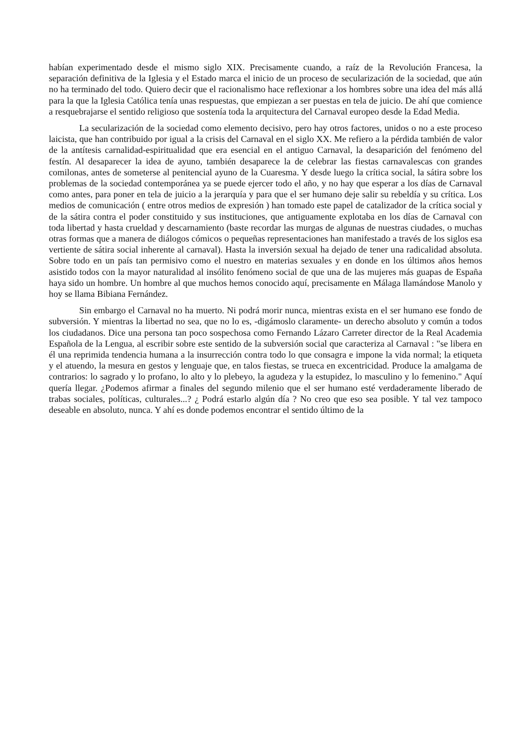habían experimentado desde el mismo siglo XIX. Precisamente cuando, a raíz de la Revolución Francesa, la separación definitiva de la Iglesia y el Estado marca el inicio de un proceso de secularización de la sociedad, que aún no ha terminado del todo. Quiero decir que el racionalismo hace reflexionar a los hombres sobre una idea del más allá para la que la Iglesia Católica tenía unas respuestas, que empiezan a ser puestas en tela de juicio. De ahí que comience a resquebrajarse el sentido religioso que sostenía toda la arquitectura del Carnaval europeo desde la Edad Media.
La secularización de la sociedad como elemento decisivo, pero hay otros factores, unidos o no a este proceso laicista, que han contribuido por igual a la crisis del Carnaval en el siglo XX. Me refiero a la pérdida también de valor de la antítesis carnalidad-espiritualidad que era esencial en el antiguo Carnaval, la desaparición del fenómeno del festín. Al desaparecer la idea de ayuno, también desaparece la de celebrar las fiestas carnavalescas con grandes comilonas, antes de someterse al penitencial ayuno de la Cuaresma. Y desde luego la crítica social, la sátira sobre los problemas de la sociedad contemporánea ya se puede ejercer todo el año, y no hay que esperar a los días de Carnaval como antes, para poner en tela de juicio a la jerarquía y para que el ser humano deje salir su rebeldía y su crítica. Los medios de comunicación ( entre otros medios de expresión ) han tomado este papel de catalizador de la crítica social y de la sátira contra el poder constituido y sus instituciones, que antiguamente explotaba en los días de Carnaval con toda libertad y hasta crueldad y descarnamiento (baste recordar las murgas de algunas de nuestras ciudades, o muchas otras formas que a manera de diálogos cómicos o pequeñas representaciones han manifestado a través de los siglos esa vertiente de sátira social inherente al carnaval). Hasta la inversión sexual ha dejado de tener una radicalidad absoluta. Sobre todo en un país tan permisivo como el nuestro en materias sexuales y en donde en los últimos años hemos asistido todos con la mayor naturalidad al insólito fenómeno social de que una de las mujeres más guapas de España haya sido un hombre. Un hombre al que muchos hemos conocido aquí, precisamente en Málaga llamándose Manolo y hoy se llama Bibiana Fernández.
Sin embargo el Carnaval no ha muerto. Ni podrá morir nunca, mientras exista en el ser humano ese fondo de subversión. Y mientras la libertad no sea, que no lo es, -digámoslo claramente- un derecho absoluto y común a todos los ciudadanos. Dice una persona tan poco sospechosa como Fernando Lázaro Carreter director de la Real Academia Española de la Lengua, al escribir sobre este sentido de la subversión social que caracteriza al Carnaval : "se libera en él una reprimida tendencia humana a la insurrección contra todo lo que consagra e impone la vida normal; la etiqueta y el atuendo, la mesura en gestos y lenguaje que, en talos fiestas, se trueca en excentricidad. Produce la amalgama de contrarios: lo sagrado y lo profano, lo alto y lo plebeyo, la agudeza y la estupidez, lo masculino y lo femenino." Aquí quería llegar. ¿Podemos afirmar a finales del segundo milenio que el ser humano esté verdaderamente liberado de trabas sociales, políticas, culturales...? ¿ Podrá estarlo algún día ? No creo que eso sea posible. Y tal vez tampoco deseable en absoluto, nunca. Y ahí es donde podemos encontrar el sentido último de la